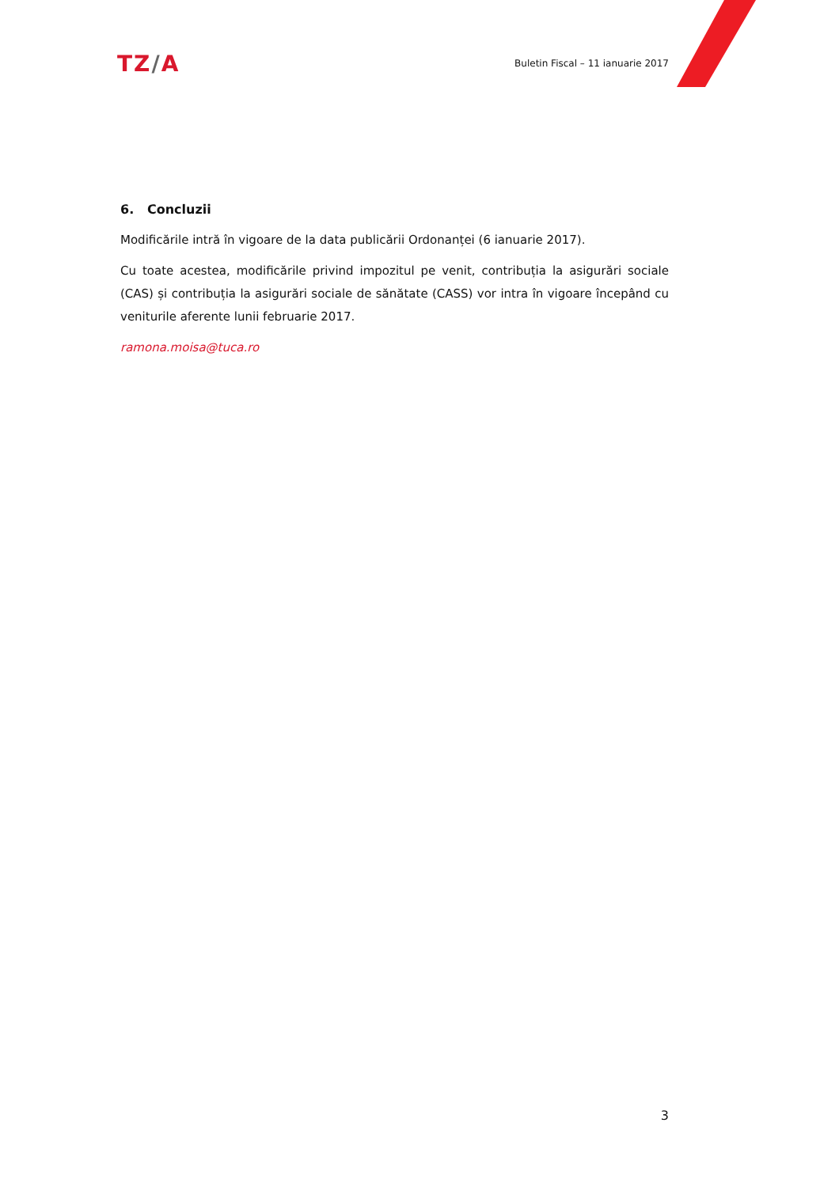TZ/A
Buletin Fiscal – 11 ianuarie 2017
6. Concluzii
Modificările intră în vigoare de la data publicării Ordonanței (6 ianuarie 2017).
Cu toate acestea, modificările privind impozitul pe venit, contribuția la asigurări sociale (CAS) și contribuția la asigurări sociale de sănătate (CASS) vor intra în vigoare începând cu veniturile aferente lunii februarie 2017.
ramona.moisa@tuca.ro
3